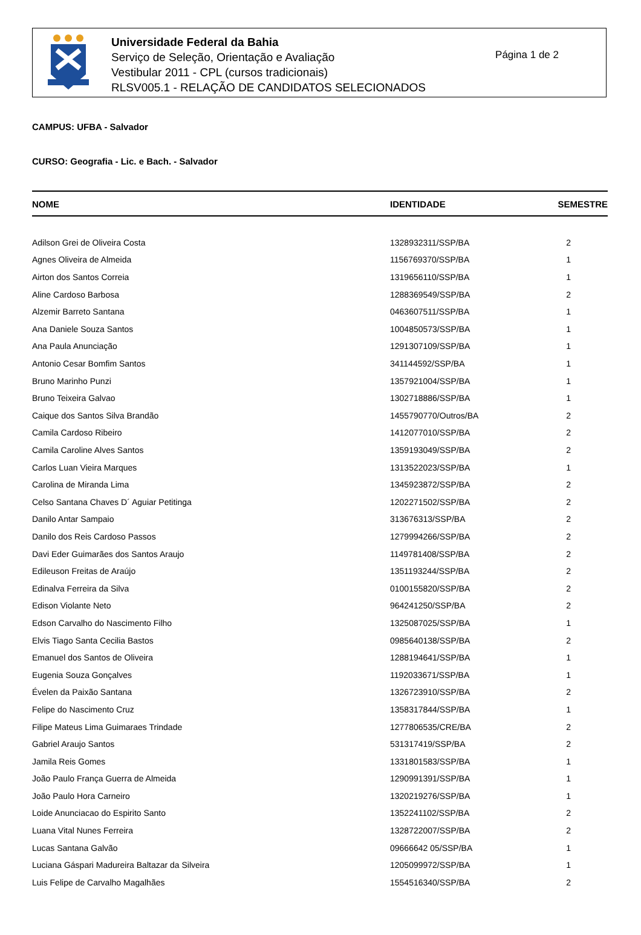Universidade Federal da Bahia
Serviço de Seleção, Orientação e Avaliação
Vestibular 2011 - CPL (cursos tradicionais)
RLSV005.1 - RELAÇÃO DE CANDIDATOS SELECIONADOS
Página 1 de 2
CAMPUS: UFBA - Salvador
CURSO: Geografia - Lic. e Bach. - Salvador
| NOME | IDENTIDADE | SEMESTRE |
| --- | --- | --- |
| Adilson Grei de Oliveira Costa | 1328932311/SSP/BA | 2 |
| Agnes Oliveira de Almeida | 1156769370/SSP/BA | 1 |
| Airton dos Santos Correia | 1319656110/SSP/BA | 1 |
| Aline Cardoso Barbosa | 1288369549/SSP/BA | 2 |
| Alzemir Barreto Santana | 0463607511/SSP/BA | 1 |
| Ana Daniele Souza Santos | 1004850573/SSP/BA | 1 |
| Ana Paula Anunciação | 1291307109/SSP/BA | 1 |
| Antonio Cesar Bomfim Santos | 341144592/SSP/BA | 1 |
| Bruno Marinho Punzi | 1357921004/SSP/BA | 1 |
| Bruno Teixeira Galvao | 1302718886/SSP/BA | 1 |
| Caique dos Santos Silva Brandão | 1455790770/Outros/BA | 2 |
| Camila Cardoso Ribeiro | 1412077010/SSP/BA | 2 |
| Camila Caroline Alves Santos | 1359193049/SSP/BA | 2 |
| Carlos Luan Vieira Marques | 1313522023/SSP/BA | 1 |
| Carolina de Miranda Lima | 1345923872/SSP/BA | 2 |
| Celso Santana Chaves D´ Aguiar Petitinga | 1202271502/SSP/BA | 2 |
| Danilo Antar Sampaio | 313676313/SSP/BA | 2 |
| Danilo dos Reis Cardoso Passos | 1279994266/SSP/BA | 2 |
| Davi Eder Guimarães dos Santos Araujo | 1149781408/SSP/BA | 2 |
| Edileuson Freitas de Araújo | 1351193244/SSP/BA | 2 |
| Edinalva Ferreira da Silva | 0100155820/SSP/BA | 2 |
| Edison Violante Neto | 964241250/SSP/BA | 2 |
| Edson Carvalho do Nascimento Filho | 1325087025/SSP/BA | 1 |
| Elvis Tiago Santa Cecilia Bastos | 0985640138/SSP/BA | 2 |
| Emanuel dos Santos de Oliveira | 1288194641/SSP/BA | 1 |
| Eugenia Souza Gonçalves | 1192033671/SSP/BA | 1 |
| Évelen da Paixão Santana | 1326723910/SSP/BA | 2 |
| Felipe do Nascimento Cruz | 1358317844/SSP/BA | 1 |
| Filipe Mateus Lima Guimaraes Trindade | 1277806535/CRE/BA | 2 |
| Gabriel Araujo Santos | 531317419/SSP/BA | 2 |
| Jamila Reis Gomes | 1331801583/SSP/BA | 1 |
| João Paulo França Guerra de Almeida | 1290991391/SSP/BA | 1 |
| João Paulo Hora Carneiro | 1320219276/SSP/BA | 1 |
| Loide Anunciacao do Espirito Santo | 1352241102/SSP/BA | 2 |
| Luana Vital Nunes Ferreira | 1328722007/SSP/BA | 2 |
| Lucas Santana Galvão | 09666642 05/SSP/BA | 1 |
| Luciana Gáspari Madureira Baltazar da Silveira | 1205099972/SSP/BA | 1 |
| Luis Felipe de Carvalho Magalhães | 1554516340/SSP/BA | 2 |